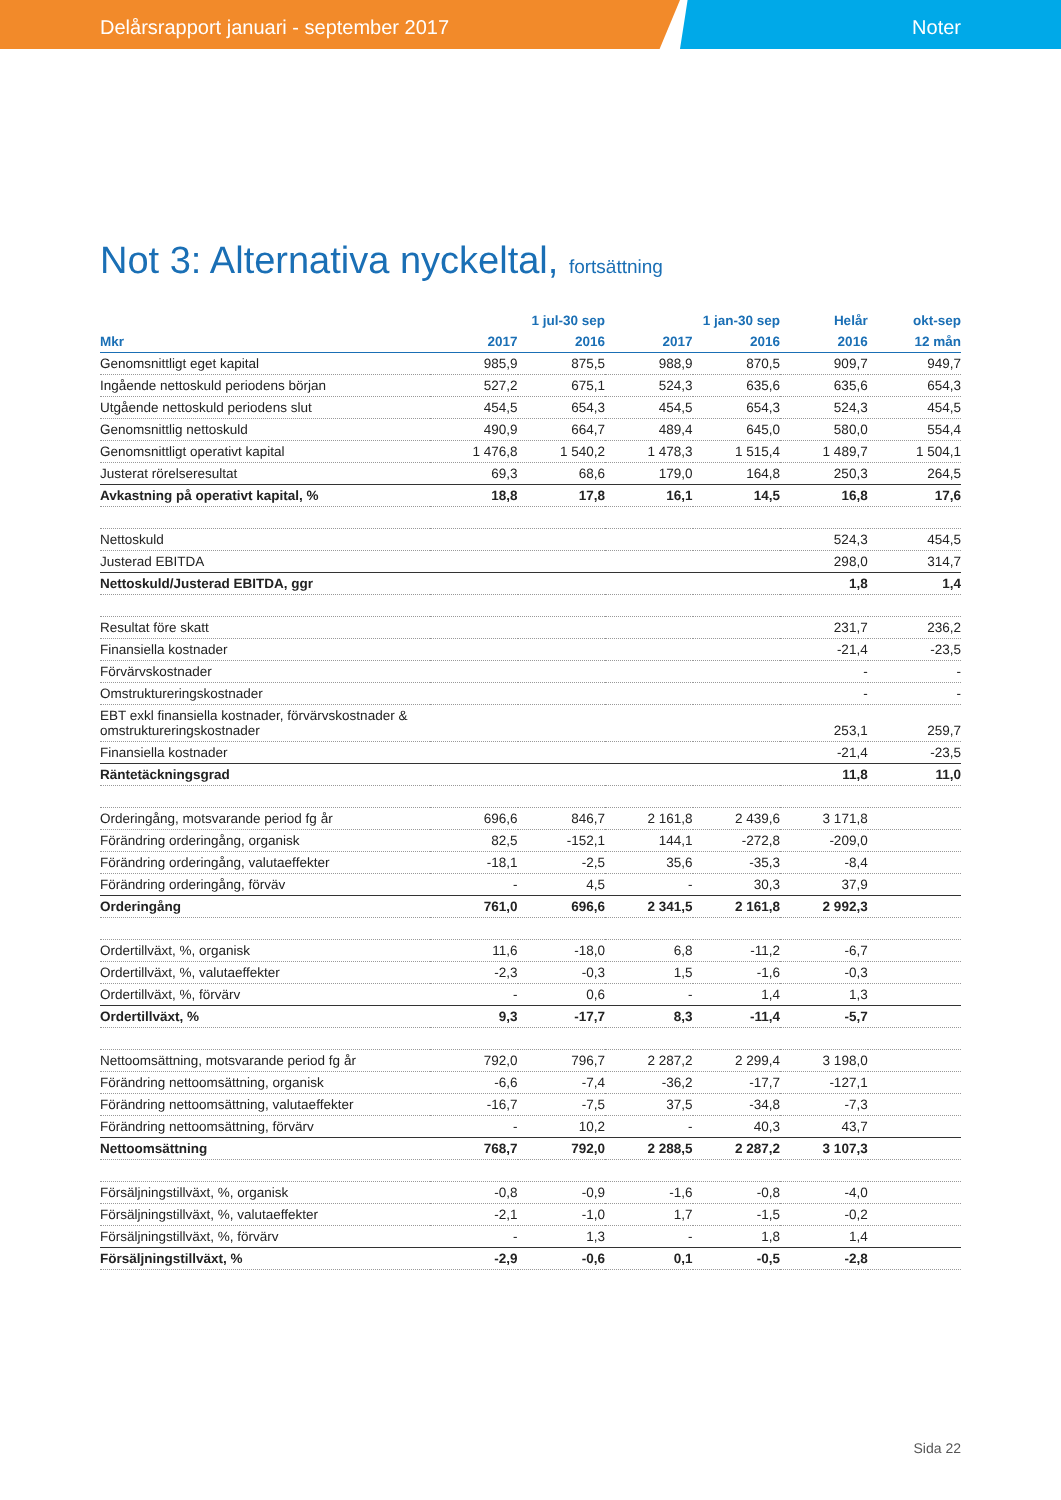Delårsrapport januari - september 2017 Noter
Not 3: Alternativa nyckeltal, fortsättning
| | 1 jul-30 sep | | 1 jan-30 sep | | Helår | okt-sep |
| --- | --- | --- | --- | --- | --- | --- |
| Mkr | 2017 | 2016 | 2017 | 2016 | 2016 | 12 mån |
| Genomsnittligt eget kapital | 985,9 | 875,5 | 988,9 | 870,5 | 909,7 | 949,7 |
| Ingående nettoskuld periodens början | 527,2 | 675,1 | 524,3 | 635,6 | 635,6 | 654,3 |
| Utgående nettoskuld periodens slut | 454,5 | 654,3 | 454,5 | 654,3 | 524,3 | 454,5 |
| Genomsnittlig nettoskuld | 490,9 | 664,7 | 489,4 | 645,0 | 580,0 | 554,4 |
| Genomsnittligt operativt kapital | 1 476,8 | 1 540,2 | 1 478,3 | 1 515,4 | 1 489,7 | 1 504,1 |
| Justerat rörelseresultat | 69,3 | 68,6 | 179,0 | 164,8 | 250,3 | 264,5 |
| Avkastning på operativt kapital, % | 18,8 | 17,8 | 16,1 | 14,5 | 16,8 | 17,6 |
| Nettoskuld | | | | | 524,3 | 454,5 |
| Justerad EBITDA | | | | | 298,0 | 314,7 |
| Nettoskuld/Justerad EBITDA, ggr | | | | | 1,8 | 1,4 |
| Resultat före skatt | | | | | 231,7 | 236,2 |
| Finansiella kostnader | | | | | -21,4 | -23,5 |
| Förvärvskostnader | | | | | - | - |
| Omstruktureringskostnader | | | | | - | - |
| EBT exkl finansiella kostnader, förvärvskostnader & omstruktureringskostnader | | | | | 253,1 | 259,7 |
| Finansiella kostnader | | | | | -21,4 | -23,5 |
| Räntetäckningsgrad | | | | | 11,8 | 11,0 |
| Orderingång, motsvarande period fg år | 696,6 | 846,7 | 2 161,8 | 2 439,6 | 3 171,8 | |
| Förändring orderingång, organisk | 82,5 | -152,1 | 144,1 | -272,8 | -209,0 | |
| Förändring orderingång, valutaeffekter | -18,1 | -2,5 | 35,6 | -35,3 | -8,4 | |
| Förändring orderingång, förväv | - | 4,5 | - | 30,3 | 37,9 | |
| Orderingång | 761,0 | 696,6 | 2 341,5 | 2 161,8 | 2 992,3 | |
| Ordertillväxt, %, organisk | 11,6 | -18,0 | 6,8 | -11,2 | -6,7 | |
| Ordertillväxt, %, valutaeffekter | -2,3 | -0,3 | 1,5 | -1,6 | -0,3 | |
| Ordertillväxt, %, förvärv | - | 0,6 | - | 1,4 | 1,3 | |
| Ordertillväxt, % | 9,3 | -17,7 | 8,3 | -11,4 | -5,7 | |
| Nettoomsättning, motsvarande period fg år | 792,0 | 796,7 | 2 287,2 | 2 299,4 | 3 198,0 | |
| Förändring nettoomsättning, organisk | -6,6 | -7,4 | -36,2 | -17,7 | -127,1 | |
| Förändring nettoomsättning, valutaeffekter | -16,7 | -7,5 | 37,5 | -34,8 | -7,3 | |
| Förändring nettoomsättning, förvärv | - | 10,2 | - | 40,3 | 43,7 | |
| Nettoomsättning | 768,7 | 792,0 | 2 288,5 | 2 287,2 | 3 107,3 | |
| Försäljningstillväxt, %, organisk | -0,8 | -0,9 | -1,6 | -0,8 | -4,0 | |
| Försäljningstillväxt, %, valutaeffekter | -2,1 | -1,0 | 1,7 | -1,5 | -0,2 | |
| Försäljningstillväxt, %, förvärv | - | 1,3 | - | 1,8 | 1,4 | |
| Försäljningstillväxt, % | -2,9 | -0,6 | 0,1 | -0,5 | -2,8 | |
Sida 22